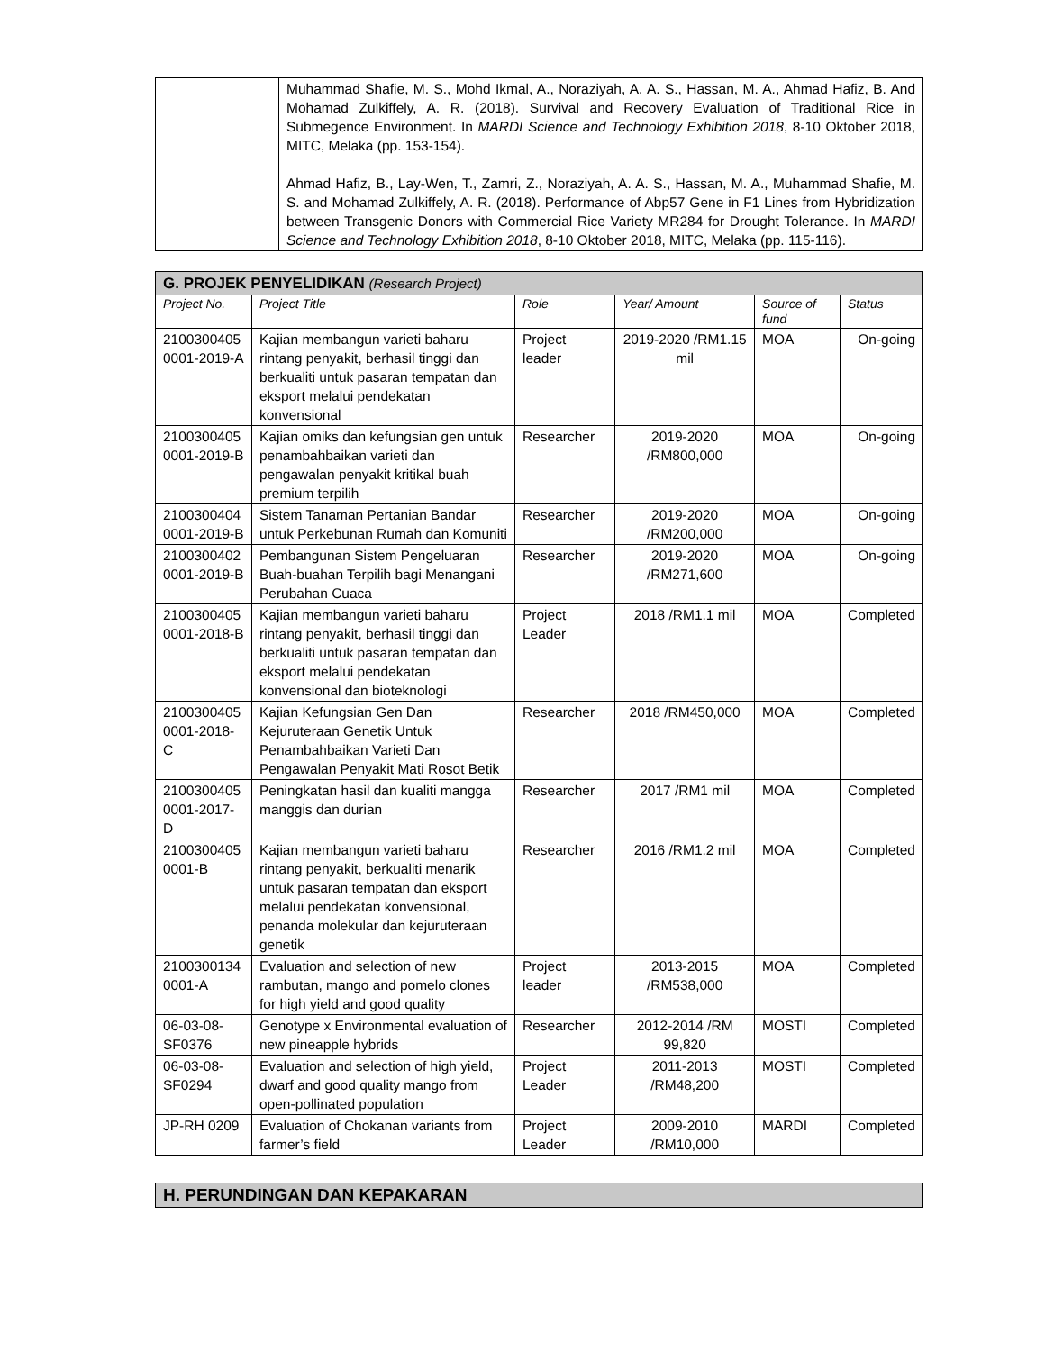| | Muhammad Shafie, M. S., Mohd Ikmal, A., Noraziyah, A. A. S., Hassan, M. A., Ahmad Hafiz, B. And Mohamad Zulkiffely, A. R. (2018). Survival and Recovery Evaluation of Traditional Rice in Submegence Environment. In MARDI Science and Technology Exhibition 2018 , 8-10 Oktober 2018, MITC, Melaka (pp. 153-154). Ahmad Hafiz, B., Lay-Wen, T., Zamri, Z., Noraziyah, A. A. S., Hassan, M. A., Muhammad Shafie, M. S. and Mohamad Zulkiffely, A. R. (2018). Performance of Abp57 Gene in F1 Lines from Hybridization between Transgenic Donors with Commercial Rice Variety MR284 for Drought Tolerance. In MARDI Science and Technology Exhibition 2018 , 8-10 Oktober 2018, MITC, Melaka (pp. 115-116). |
| G. PROJEK PENYELIDIKAN (Research Project) | | | | | |
| Project No. | Project Title | Role | Year/ Amount | Source of fund | Status |
| 2100300405 0001-2019-A | Kajian membangun varieti baharu rintang penyakit, berhasil tinggi dan berkualiti untuk pasaran tempatan dan eksport melalui pendekatan konvensional | Project leader | 2019-2020 /RM1.15 mil | MOA | On-going |
| 2100300405 0001-2019-B | Kajian omiks dan kefungsian gen untuk penambahbaikan varieti dan pengawalan penyakit kritikal buah premium terpilih | Researcher | 2019-2020 /RM800,000 | MOA | On-going |
| 2100300404 0001-2019-B | Sistem Tanaman Pertanian Bandar untuk Perkebunan Rumah dan Komuniti | Researcher | 2019-2020 /RM200,000 | MOA | On-going |
| 2100300402 0001-2019-B | Pembangunan Sistem Pengeluaran Buah-buahan Terpilih bagi Menangani Perubahan Cuaca | Researcher | 2019-2020 /RM271,600 | MOA | On-going |
| 2100300405 0001-2018-B | Kajian membangun varieti baharu rintang penyakit, berhasil tinggi dan berkualiti untuk pasaran tempatan dan eksport melalui pendekatan konvensional dan bioteknologi | Project Leader | 2018 /RM1.1 mil | MOA | Completed |
| 2100300405 0001-2018-C | Kajian Kefungsian Gen Dan Kejuruteraan Genetik Untuk Penambahbaikan Varieti Dan Pengawalan Penyakit Mati Rosot Betik | Researcher | 2018 /RM450,000 | MOA | Completed |
| 2100300405 0001-2017-D | Peningkatan hasil dan kualiti mangga manggis dan durian | Researcher | 2017 /RM1 mil | MOA | Completed |
| 2100300405 0001-B | Kajian membangun varieti baharu rintang penyakit, berkualiti menarik untuk pasaran tempatan dan eksport melalui pendekatan konvensional, penanda molekular dan kejuruteraan genetik | Researcher | 2016 /RM1.2 mil | MOA | Completed |
| 2100300134 0001-A | Evaluation and selection of new rambutan, mango and pomelo clones for high yield and good quality | Project leader | 2013-2015 /RM538,000 | MOA | Completed |
| 06-03-08-SF0376 | Genotype x Environmental evaluation of new pineapple hybrids | Researcher | 2012-2014 /RM 99,820 | MOSTI | Completed |
| 06-03-08-SF0294 | Evaluation and selection of high yield, dwarf and good quality mango from open-pollinated population | Project Leader | 2011-2013 /RM48,200 | MOSTI | Completed |
| JP-RH 0209 | Evaluation of Chokanan variants from farmer’s field | Project Leader | 2009-2010 /RM10,000 | MARDI | Completed |
H. PERUNDINGAN DAN KEPAKARAN